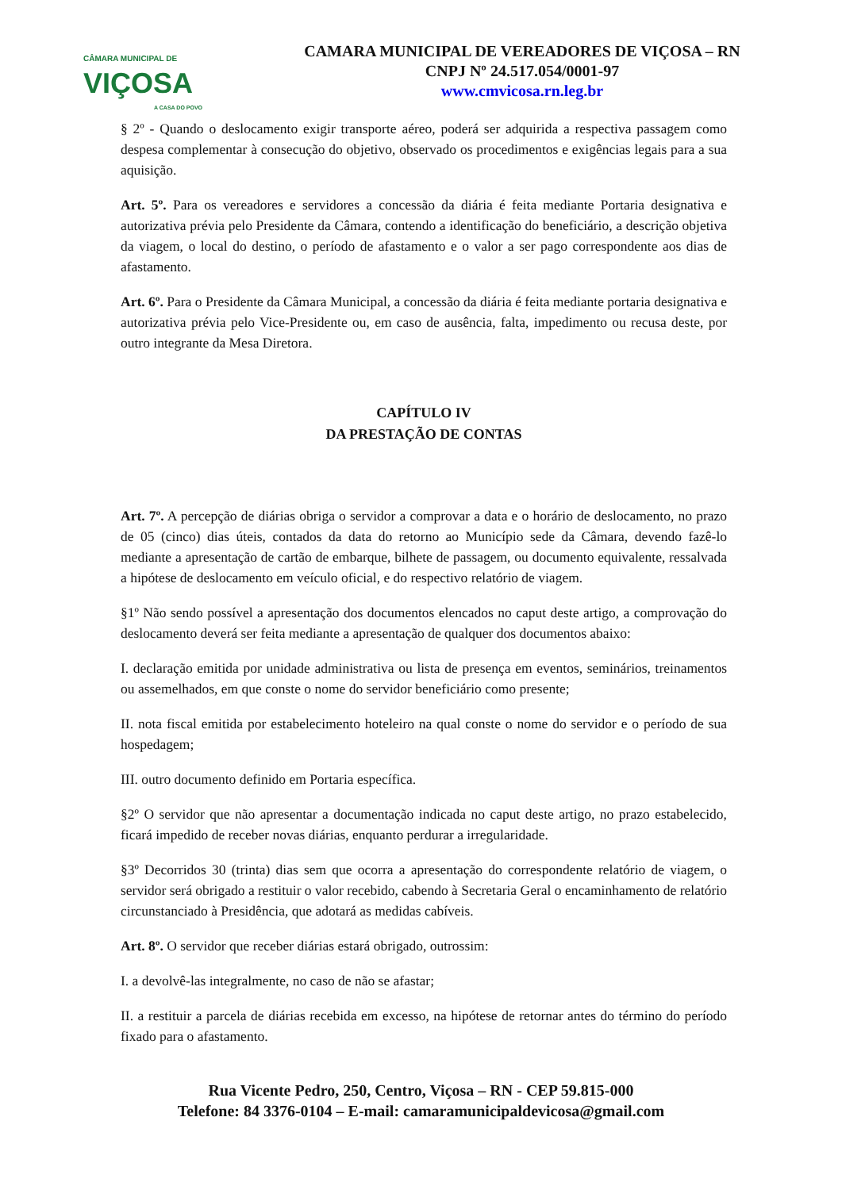CÂMARA MUNICIPAL DE
VIÇOSA
A CASA DO POVO
CAMARA MUNICIPAL DE VEREADORES DE VIÇOSA – RN
CNPJ Nº 24.517.054/0001-97
www.cmvicosa.rn.leg.br
§ 2º - Quando o deslocamento exigir transporte aéreo, poderá ser adquirida a respectiva passagem como despesa complementar à consecução do objetivo, observado os procedimentos e exigências legais para a sua aquisição.
Art. 5º. Para os vereadores e servidores a concessão da diária é feita mediante Portaria designativa e autorizativa prévia pelo Presidente da Câmara, contendo a identificação do beneficiário, a descrição objetiva da viagem, o local do destino, o período de afastamento e o valor a ser pago correspondente aos dias de afastamento.
Art. 6º. Para o Presidente da Câmara Municipal, a concessão da diária é feita mediante portaria designativa e autorizativa prévia pelo Vice-Presidente ou, em caso de ausência, falta, impedimento ou recusa deste, por outro integrante da Mesa Diretora.
CAPÍTULO IV
DA PRESTAÇÃO DE CONTAS
Art. 7º. A percepção de diárias obriga o servidor a comprovar a data e o horário de deslocamento, no prazo de 05 (cinco) dias úteis, contados da data do retorno ao Município sede da Câmara, devendo fazê-lo mediante a apresentação de cartão de embarque, bilhete de passagem, ou documento equivalente, ressalvada a hipótese de deslocamento em veículo oficial, e do respectivo relatório de viagem.
§1º Não sendo possível a apresentação dos documentos elencados no caput deste artigo, a comprovação do deslocamento deverá ser feita mediante a apresentação de qualquer dos documentos abaixo:
I. declaração emitida por unidade administrativa ou lista de presença em eventos, seminários, treinamentos ou assemelhados, em que conste o nome do servidor beneficiário como presente;
II. nota fiscal emitida por estabelecimento hoteleiro na qual conste o nome do servidor e o período de sua hospedagem;
III. outro documento definido em Portaria específica.
§2º O servidor que não apresentar a documentação indicada no caput deste artigo, no prazo estabelecido, ficará impedido de receber novas diárias, enquanto perdurar a irregularidade.
§3º Decorridos 30 (trinta) dias sem que ocorra a apresentação do correspondente relatório de viagem, o servidor será obrigado a restituir o valor recebido, cabendo à Secretaria Geral o encaminhamento de relatório circunstanciado à Presidência, que adotará as medidas cabíveis.
Art. 8º. O servidor que receber diárias estará obrigado, outrossim:
I. a devolvê-las integralmente, no caso de não se afastar;
II. a restituir a parcela de diárias recebida em excesso, na hipótese de retornar antes do término do período fixado para o afastamento.
Rua Vicente Pedro, 250, Centro, Viçosa – RN - CEP 59.815-000
Telefone: 84 3376-0104 – E-mail: camaramunicipaldevicosa@gmail.com